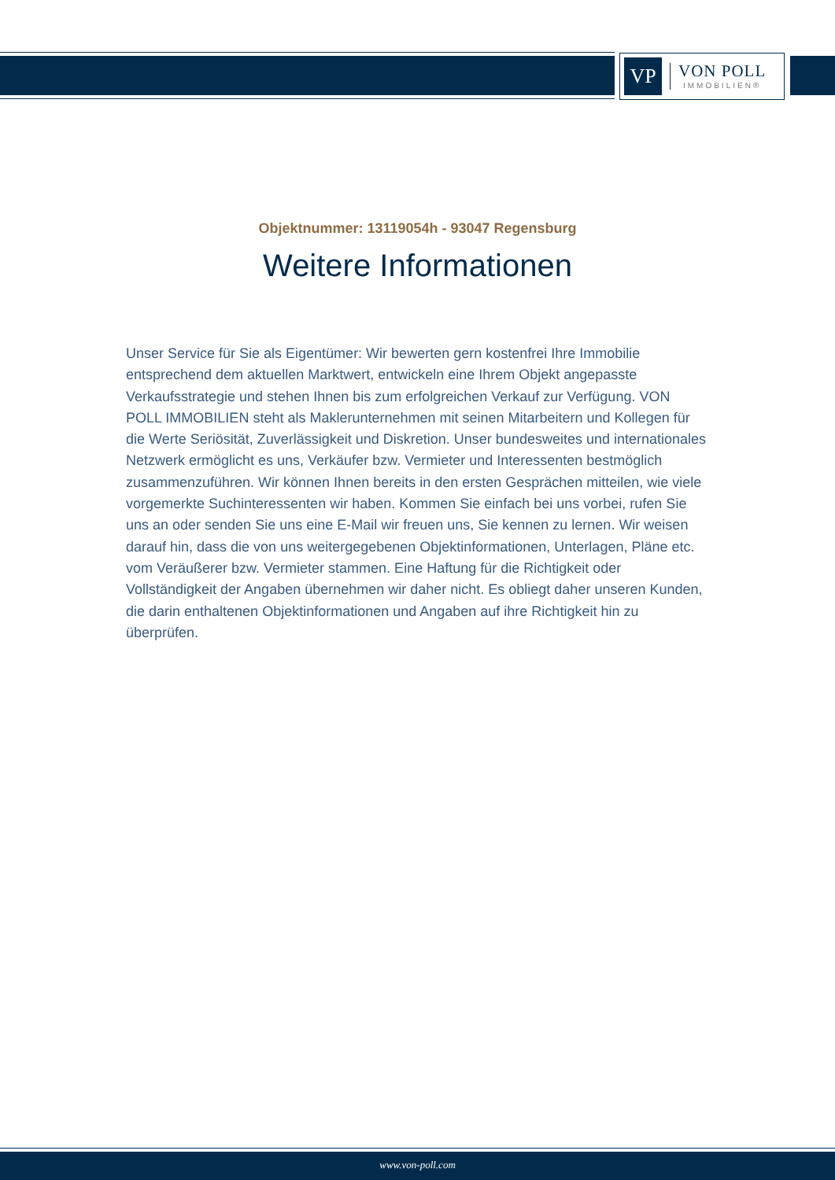VP
VON POLL
IMMOBILIEN®
Objektnummer: 13119054h - 93047 Regensburg
Weitere Informationen
Unser Service für Sie als Eigentümer: Wir bewerten gern kostenfrei Ihre Immobilie entsprechend dem aktuellen Marktwert, entwickeln eine Ihrem Objekt angepasste Verkaufsstrategie und stehen Ihnen bis zum erfolgreichen Verkauf zur Verfügung. VON POLL IMMOBILIEN steht als Maklerunternehmen mit seinen Mitarbeitern und Kollegen für die Werte Seriösität, Zuverlässigkeit und Diskretion. Unser bundesweites und internationales Netzwerk ermöglicht es uns, Verkäufer bzw. Vermieter und Interessenten bestmöglich zusammenzuführen. Wir können Ihnen bereits in den ersten Gesprächen mitteilen, wie viele vorgemerkte Suchinteressenten wir haben. Kommen Sie einfach bei uns vorbei, rufen Sie uns an oder senden Sie uns eine E-Mail wir freuen uns, Sie kennen zu lernen. Wir weisen darauf hin, dass die von uns weitergegebenen Objektinformationen, Unterlagen, Pläne etc. vom Veräußerer bzw. Vermieter stammen. Eine Haftung für die Richtigkeit oder Vollständigkeit der Angaben übernehmen wir daher nicht. Es obliegt daher unseren Kunden, die darin enthaltenen Objektinformationen und Angaben auf ihre Richtigkeit hin zu überprüfen.
www.von-poll.com